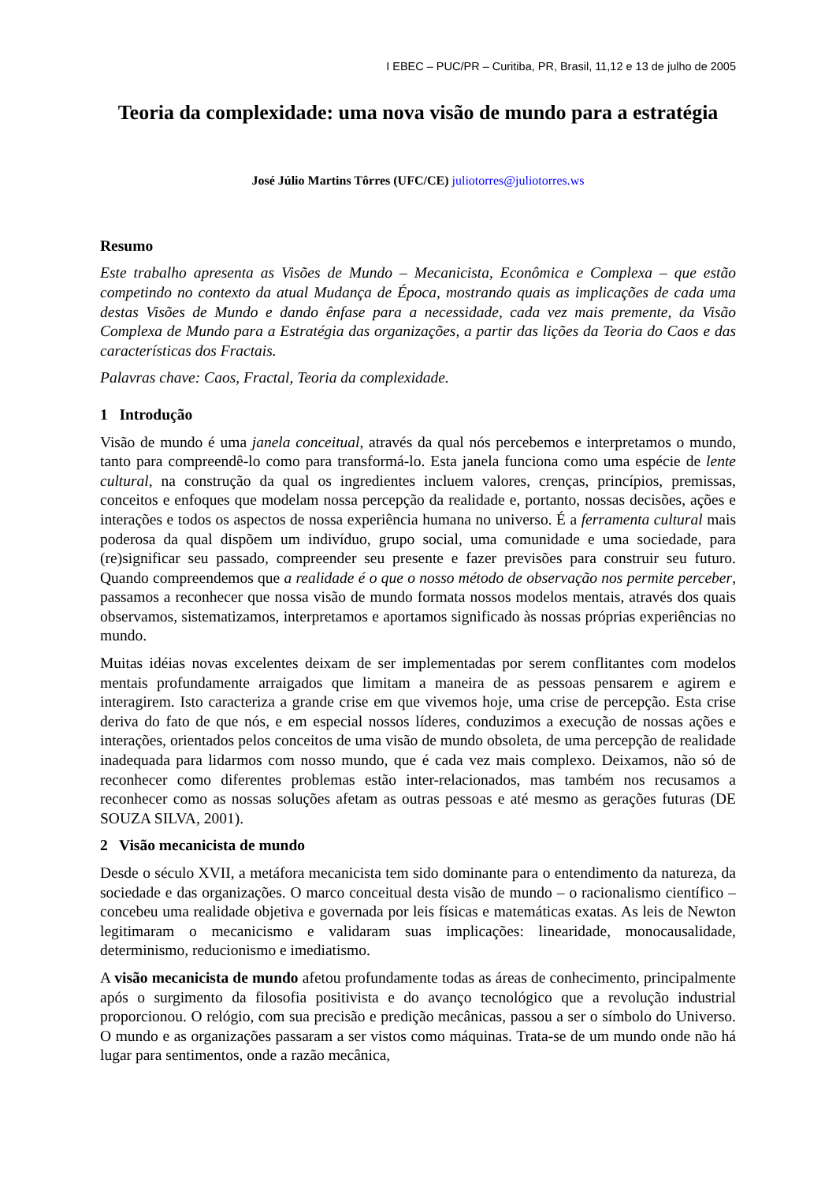I EBEC – PUC/PR – Curitiba, PR, Brasil, 11,12 e 13 de julho de 2005
Teoria da complexidade: uma nova visão de mundo para a estratégia
José Júlio Martins Tôrres (UFC/CE) juliotorres@juliotorres.ws
Resumo
Este trabalho apresenta as Visões de Mundo – Mecanicista, Econômica e Complexa – que estão competindo no contexto da atual Mudança de Época, mostrando quais as implicações de cada uma destas Visões de Mundo e dando ênfase para a necessidade, cada vez mais premente, da Visão Complexa de Mundo para a Estratégia das organizações, a partir das lições da Teoria do Caos e das características dos Fractais.
Palavras chave: Caos, Fractal, Teoria da complexidade.
1 Introdução
Visão de mundo é uma janela conceitual, através da qual nós percebemos e interpretamos o mundo, tanto para compreendê-lo como para transformá-lo. Esta janela funciona como uma espécie de lente cultural, na construção da qual os ingredientes incluem valores, crenças, princípios, premissas, conceitos e enfoques que modelam nossa percepção da realidade e, portanto, nossas decisões, ações e interações e todos os aspectos de nossa experiência humana no universo. É a ferramenta cultural mais poderosa da qual dispõem um indivíduo, grupo social, uma comunidade e uma sociedade, para (re)significar seu passado, compreender seu presente e fazer previsões para construir seu futuro. Quando compreendemos que a realidade é o que o nosso método de observação nos permite perceber, passamos a reconhecer que nossa visão de mundo formata nossos modelos mentais, através dos quais observamos, sistematizamos, interpretamos e aportamos significado às nossas próprias experiências no mundo.
Muitas idéias novas excelentes deixam de ser implementadas por serem conflitantes com modelos mentais profundamente arraigados que limitam a maneira de as pessoas pensarem e agirem e interagirem. Isto caracteriza a grande crise em que vivemos hoje, uma crise de percepção. Esta crise deriva do fato de que nós, e em especial nossos líderes, conduzimos a execução de nossas ações e interações, orientados pelos conceitos de uma visão de mundo obsoleta, de uma percepção de realidade inadequada para lidarmos com nosso mundo, que é cada vez mais complexo. Deixamos, não só de reconhecer como diferentes problemas estão inter-relacionados, mas também nos recusamos a reconhecer como as nossas soluções afetam as outras pessoas e até mesmo as gerações futuras (DE SOUZA SILVA, 2001).
2 Visão mecanicista de mundo
Desde o século XVII, a metáfora mecanicista tem sido dominante para o entendimento da natureza, da sociedade e das organizações. O marco conceitual desta visão de mundo – o racionalismo científico – concebeu uma realidade objetiva e governada por leis físicas e matemáticas exatas. As leis de Newton legitimaram o mecanicismo e validaram suas implicações: linearidade, monocausalidade, determinismo, reducionismo e imediatismo.
A visão mecanicista de mundo afetou profundamente todas as áreas de conhecimento, principalmente após o surgimento da filosofia positivista e do avanço tecnológico que a revolução industrial proporcionou. O relógio, com sua precisão e predição mecânicas, passou a ser o símbolo do Universo. O mundo e as organizações passaram a ser vistos como máquinas. Trata-se de um mundo onde não há lugar para sentimentos, onde a razão mecânica,